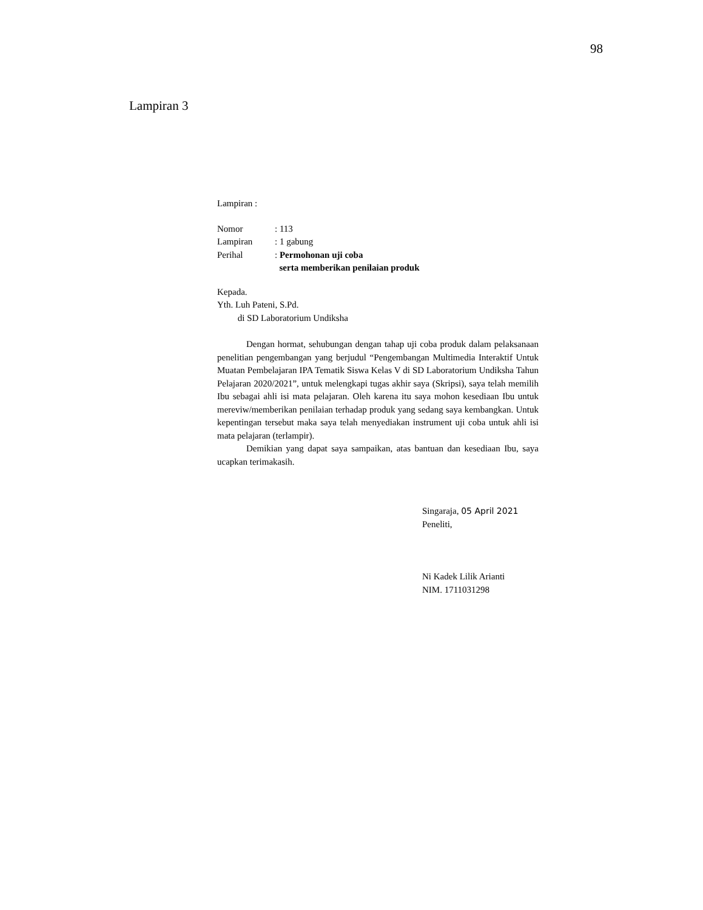98
Lampiran 3
Lampiran :
| Nomor | : 113 |
| Lampiran | : 1 gabung |
| Perihal | : Permohonan uji coba serta memberikan penilaian produk |
Kepada.
Yth. Luh Pateni, S.Pd.
di SD Laboratorium Undiksha
Dengan hormat, sehubungan dengan tahap uji coba produk dalam pelaksanaan penelitian pengembangan yang berjudul “Pengembangan Multimedia Interaktif Untuk Muatan Pembelajaran IPA Tematik Siswa Kelas V di SD Laboratorium Undiksha Tahun Pelajaran 2020/2021”, untuk melengkapi tugas akhir saya (Skripsi), saya telah memilih Ibu sebagai ahli isi mata pelajaran. Oleh karena itu saya mohon kesediaan Ibu untuk mereviw/memberikan penilaian terhadap produk yang sedang saya kembangkan. Untuk kepentingan tersebut maka saya telah menyediakan instrument uji coba untuk ahli isi mata pelajaran (terlampir).
Demikian yang dapat saya sampaikan, atas bantuan dan kesediaan Ibu, saya ucapkan terimakasih.
Singaraja, 05 April 2021
Peneliti,
Ni Kadek Lilik Arianti
NIM. 1711031298